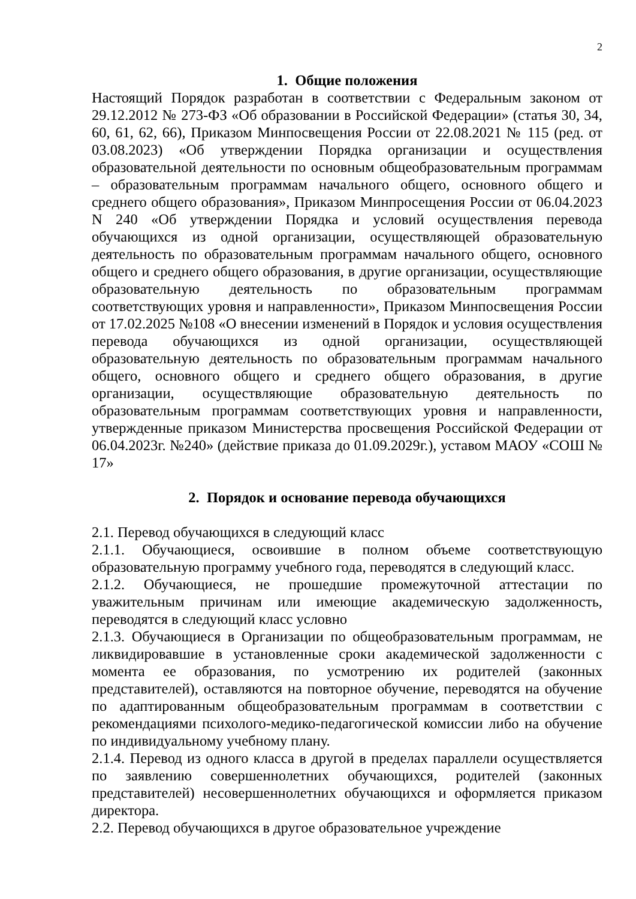2
1. Общие положения
Настоящий Порядок разработан в соответствии с Федеральным законом от 29.12.2012 № 273-ФЗ «Об образовании в Российской Федерации» (статья 30, 34, 60, 61, 62, 66), Приказом Минпосвещения России от 22.08.2021 № 115 (ред. от 03.08.2023) «Об утверждении Порядка организации и осуществления образовательной деятельности по основным общеобразовательным программам – образовательным программам начального общего, основного общего и среднего общего образования», Приказом Минпросещения России от 06.04.2023 N 240 «Об утверждении Порядка и условий осуществления перевода обучающихся из одной организации, осуществляющей образовательную деятельность по образовательным программам начального общего, основного общего и среднего общего образования, в другие организации, осуществляющие образовательную деятельность по образовательным программам соответствующих уровня и направленности», Приказом Минпосвещения России от 17.02.2025 №108 «О внесении изменений в Порядок и условия осуществления перевода обучающихся из одной организации, осуществляющей образовательную деятельность по образовательным программам начального общего, основного общего и среднего общего образования, в другие организации, осуществляющие образовательную деятельность по образовательным программам соответствующих уровня и направленности, утвержденные приказом Министерства просвещения Российской Федерации от 06.04.2023г. №240» (действие приказа до 01.09.2029г.), уставом МАОУ «СОШ № 17»
2. Порядок и основание перевода обучающихся
2.1. Перевод обучающихся в следующий класс
2.1.1. Обучающиеся, освоившие в полном объеме соответствующую образовательную программу учебного года, переводятся в следующий класс.
2.1.2. Обучающиеся, не прошедшие промежуточной аттестации по уважительным причинам или имеющие академическую задолженность, переводятся в следующий класс условно
2.1.3. Обучающиеся в Организации по общеобразовательным программам, не ликвидировавшие в установленные сроки академической задолженности с момента ее образования, по усмотрению их родителей (законных представителей), оставляются на повторное обучение, переводятся на обучение по адаптированным общеобразовательным программам в соответствии с рекомендациями психолого-медико-педагогической комиссии либо на обучение по индивидуальному учебному плану.
2.1.4. Перевод из одного класса в другой в пределах параллели осуществляется по заявлению совершеннолетних обучающихся, родителей (законных представителей) несовершеннолетних обучающихся и оформляется приказом директора.
2.2. Перевод обучающихся в другое образовательное учреждение